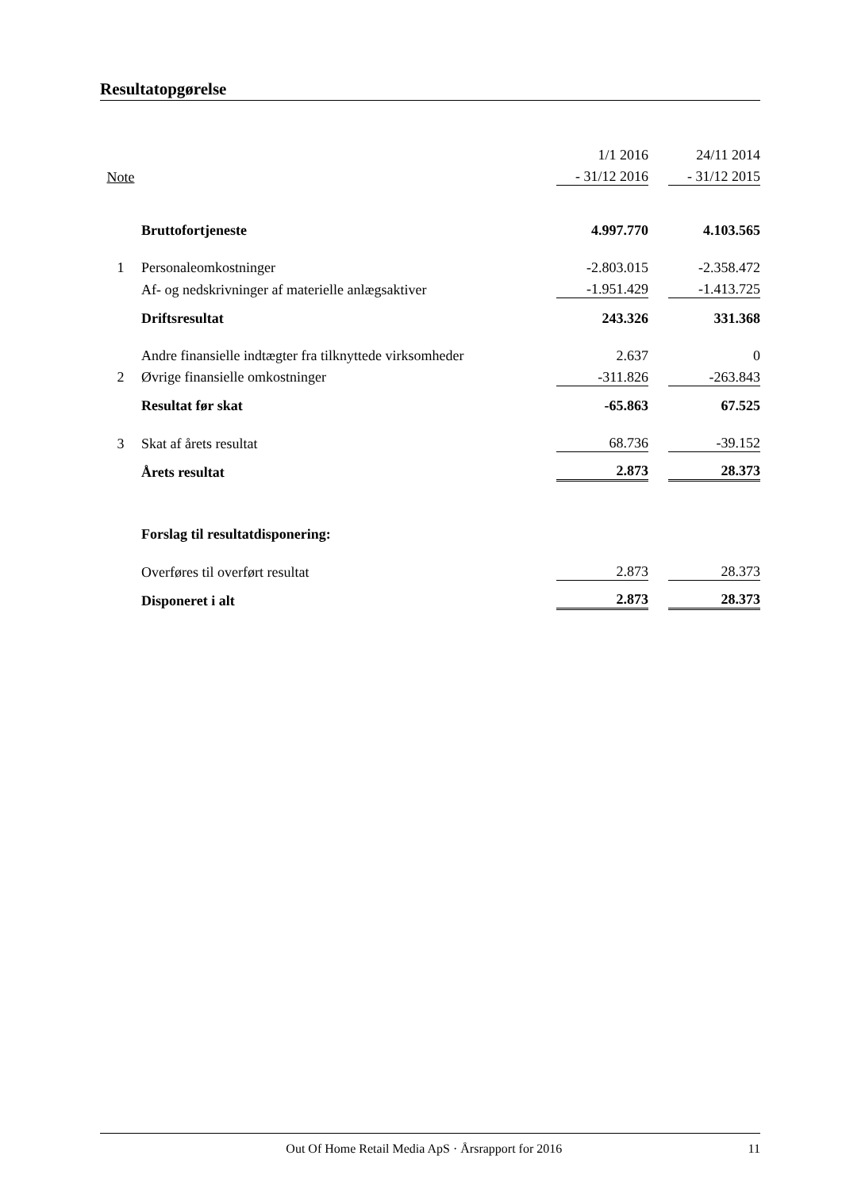Resultatopgørelse
| | | 1/1 2016 | | 24/11 2014 |
| --- | --- | --- | --- | --- |
| Note | | - 31/12 2016 | | - 31/12 2015 |
| | Bruttofortjeneste | 4.997.770 | | 4.103.565 |
| 1 | Personaleomkostninger | -2.803.015 | | -2.358.472 |
| | Af- og nedskrivninger af materielle anlægsaktiver | -1.951.429 | | -1.413.725 |
| | Driftsresultat | 243.326 | | 331.368 |
| | Andre finansielle indtægter fra tilknyttede virksomheder | 2.637 | | 0 |
| 2 | Øvrige finansielle omkostninger | -311.826 | | -263.843 |
| | Resultat før skat | -65.863 | | 67.525 |
| 3 | Skat af årets resultat | 68.736 | | -39.152 |
| | Årets resultat | 2.873 | | 28.373 |
| | Forslag til resultatdisponering: | | | |
| | Overføres til overført resultat | 2.873 | | 28.373 |
| | Disponeret i alt | 2.873 | | 28.373 |
Out Of Home Retail Media ApS · Årsrapport for 2016 11